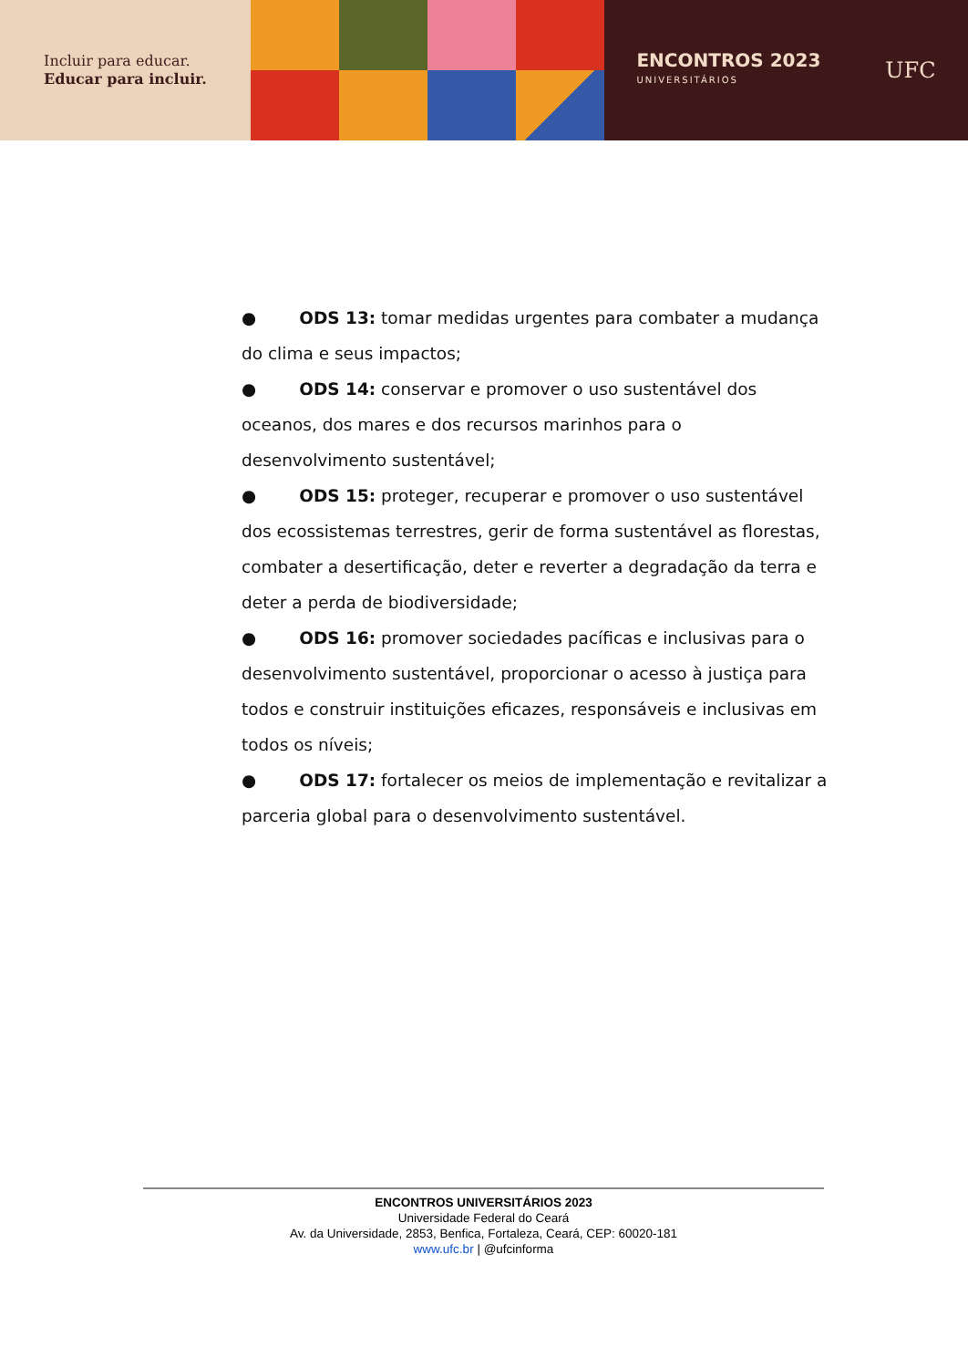Incluir para educar.
Educar para incluir.
ENCONTROS 2023
UNIVERSITÁRIOS
UFC
● ODS 13: tomar medidas urgentes para combater a mudança do clima e seus impactos;
● ODS 14: conservar e promover o uso sustentável dos oceanos, dos mares e dos recursos marinhos para o desenvolvimento sustentável;
● ODS 15: proteger, recuperar e promover o uso sustentável dos ecossistemas terrestres, gerir de forma sustentável as florestas, combater a desertificação, deter e reverter a degradação da terra e deter a perda de biodiversidade;
● ODS 16: promover sociedades pacíficas e inclusivas para o desenvolvimento sustentável, proporcionar o acesso à justiça para todos e construir instituições eficazes, responsáveis e inclusivas em todos os níveis;
● ODS 17: fortalecer os meios de implementação e revitalizar a parceria global para o desenvolvimento sustentável.
ENCONTROS UNIVERSITÁRIOS 2023
Universidade Federal do Ceará
Av. da Universidade, 2853, Benfica, Fortaleza, Ceará, CEP: 60020-181
www.ufc.br | @ufcinforma